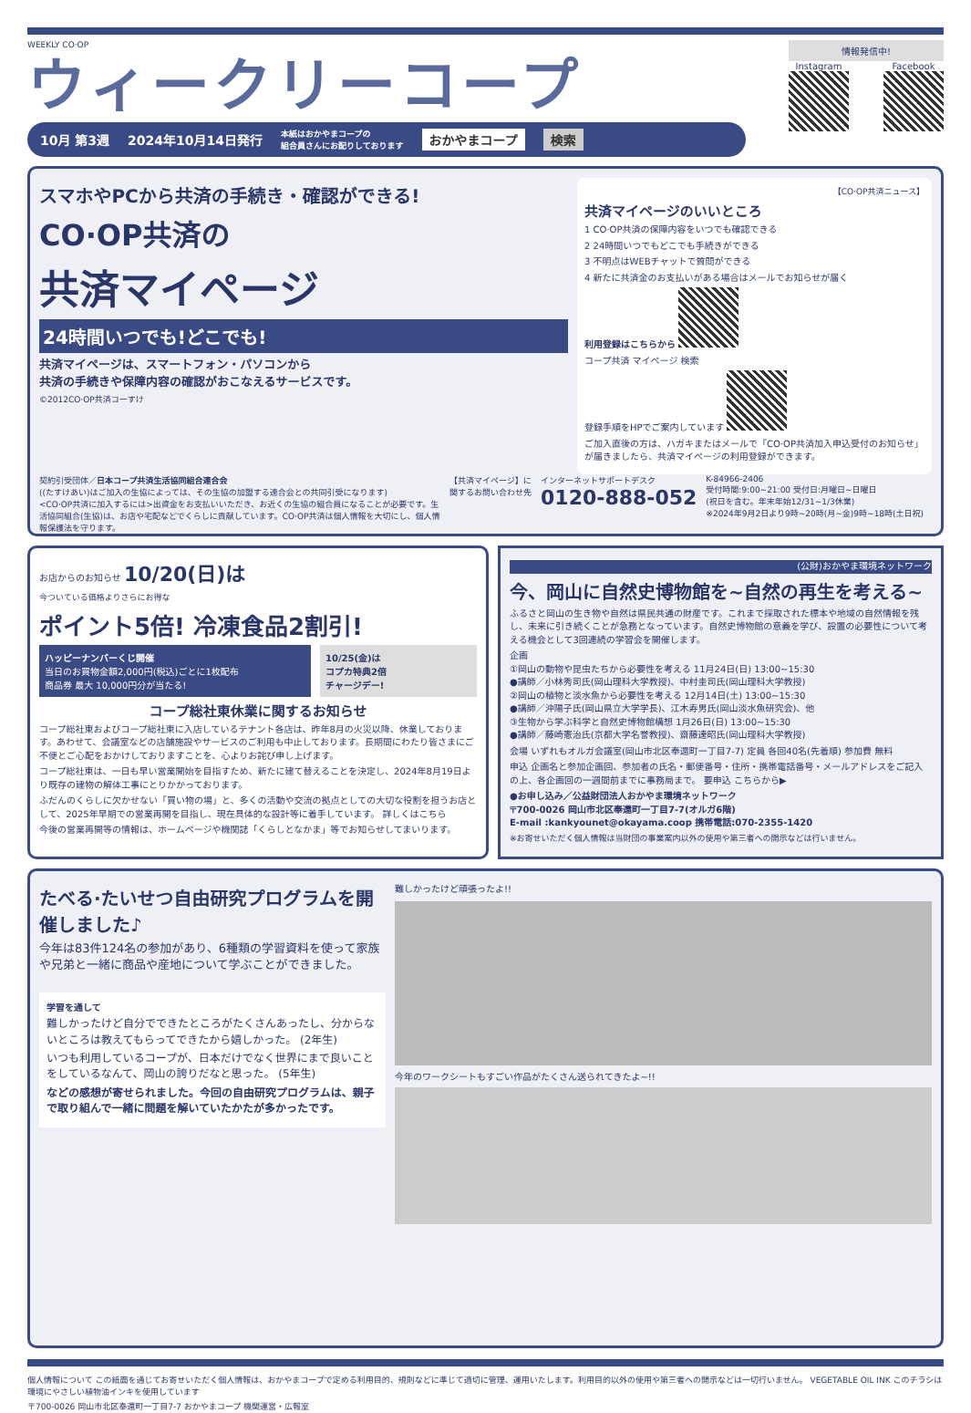WEEKLY CO·OP
ウィークリーコープ
10月 第3週 2024年10月14日発行 本紙はおかやまコープの
組合員さんにお配りしております おかやまコープ 検索
情報発信中!
Instagram
Facebook
スマホやPCから共済の手続き・確認ができる!
CO·OP共済の
共済マイページ
24時間いつでも!どこでも!
共済マイページは、スマートフォン・パソコンから
共済の手続きや保障内容の確認がおこなえるサービスです。
©2012CO·OP共済コーすけ
【CO·OP共済ニュース】
共済マイページのいいところ
1 CO·OP共済の保障内容をいつでも確認できる
2 24時間いつでもどこでも手続きができる
3 不明点はWEBチャットで質問ができる
4 新たに共済金のお支払いがある場合はメールでお知らせが届く
利用登録はこちらから
コープ共済 マイページ 検索
登録手順をHPでご案内しています
ご加入直後の方は、ハガキまたはメールで「CO·OP共済加入申込受付のお知らせ」が届きましたら、共済マイページの利用登録ができます。
契約引受団体／日本コープ共済生活協同組合連合会
((たすけあい)はご加入の生協によっては、その生協の加盟する連合会との共同引受になります)
<CO·OP共済に加入するには>出資金をお支払いいただき、お近くの生協の組合員になることが必要です。生活協同組合(生協)は、お店や宅配などでくらしに貢献しています。CO·OP共済は個人情報を大切にし、個人情報保護法を守ります。
【共済マイページ】に
関するお問い合わせ先
インターネットサポートデスク
0120-888-052
K-84966-2406
受付時間:9:00~21:00 受付日:月曜日~日曜日
(祝日を含む。年末年始12/31~1/3休業)
※2024年9月2日より9時~20時(月~金)9時~18時(土日祝)
お店からのお知らせ 10/20(日)は
今ついている価格よりさらにお得な
ポイント5倍! 冷凍食品2割引!
ハッピーナンバーくじ開催
当日のお買物金額2,000円(税込)ごとに1枚配布
商品券 最大 10,000円分が当たる!
10/25(金)は
コプカ特典2倍
チャージデー!
コープ総社東休業に関するお知らせ
コープ総社東およびコープ総社東に入店しているテナント各店は、昨年8月の火災以降、休業しております。あわせて、会議室などの店舗施設やサービスのご利用も中止しております。長期間にわたり皆さまにご不便とご心配をおかけしておりますことを、心よりお詫び申し上げます。
コープ総社東は、一日も早い営業開始を目指すため、新たに建て替えることを決定し、2024年8月19日より既存の建物の解体工事にとりかかっております。
ふだんのくらしに欠かせない「買い物の場」と、多くの活動や交流の拠点としての大切な役割を担うお店として、2025年早期での営業再開を目指し、現在具体的な設計等に着手しています。 詳しくはこちら
今後の営業再開等の情報は、ホームページや機関誌「くらしとなかま」等でお知らせしてまいります。
(公財)おかやま環境ネットワーク
今、岡山に自然史博物館を~自然の再生を考える~
ふるさと岡山の生き物や自然は県民共通の財産です。これまで採取された標本や地域の自然情報を残し、未来に引き続くことが急務となっています。自然史博物館の意義を学び、設置の必要性について考える機会として3回連続の学習会を開催します。
企画
①岡山の動物や昆虫たちから必要性を考える 11月24日(日) 13:00~15:30
●講師／小林秀司氏(岡山理科大学教授)、中村圭司氏(岡山理科大学教授)
②岡山の植物と淡水魚から必要性を考える 12月14日(土) 13:00~15:30
●講師／沖陽子氏(岡山県立大学学長)、江木寿男氏(岡山淡水魚研究会)、他
③生物から学ぶ科学と自然史博物館構想 1月26日(日) 13:00~15:30
●講師／藤崎憲治氏(京都大学名誉教授)、齋藤達昭氏(岡山理科大学教授)
会場 いずれもオルガ会議室(岡山市北区奉還町一丁目7-7) 定員 各回40名(先着順) 参加費 無料
申込 企画名と参加企画回、参加者の氏名・郵便番号・住所・携帯電話番号・メールアドレスをご記入の上、各企画回の一週間前までに事務局まで。 要申込 こちらから▶
●お申し込み／公益財団法人おかやま環境ネットワーク
〒700-0026 岡山市北区奉還町一丁目7-7(オルガ6階)
E-mail :kankyounet@okayama.coop 携帯電話:070-2355-1420
※お寄せいただく個人情報は当財団の事業案内以外の使用や第三者への開示などは行いません。
たべる·たいせつ自由研究プログラムを開催しました♪
今年は83件124名の参加があり、6種類の学習資料を使って家族や兄弟と一緒に商品や産地について学ぶことができました。
学習を通して
難しかったけど自分でできたところがたくさんあったし、分からないところは教えてもらってできたから嬉しかった。 (2年生)
いつも利用しているコープが、日本だけでなく世界にまで良いことをしているなんて、岡山の誇りだなと思った。 (5年生)
などの感想が寄せられました。今回の自由研究プログラムは、親子で取り組んで一緒に問題を解いていたかたが多かったです。
難しかったけど頑張ったよ!!
今年のワークシートもすごい作品がたくさん送られてきたよ~!!
個人情報について この紙面を通じてお寄せいただく個人情報は、おかやまコープで定める利用目的、規則などに準じて適切に管理、運用いたします。利用目的以外の使用や第三者への開示などは一切行いません。 VEGETABLE OIL INK このチラシは環境にやさしい植物油インキを使用しています
〒700-0026 岡山市北区奉還町一丁目7-7 おかやまコープ 機関運営・広報室